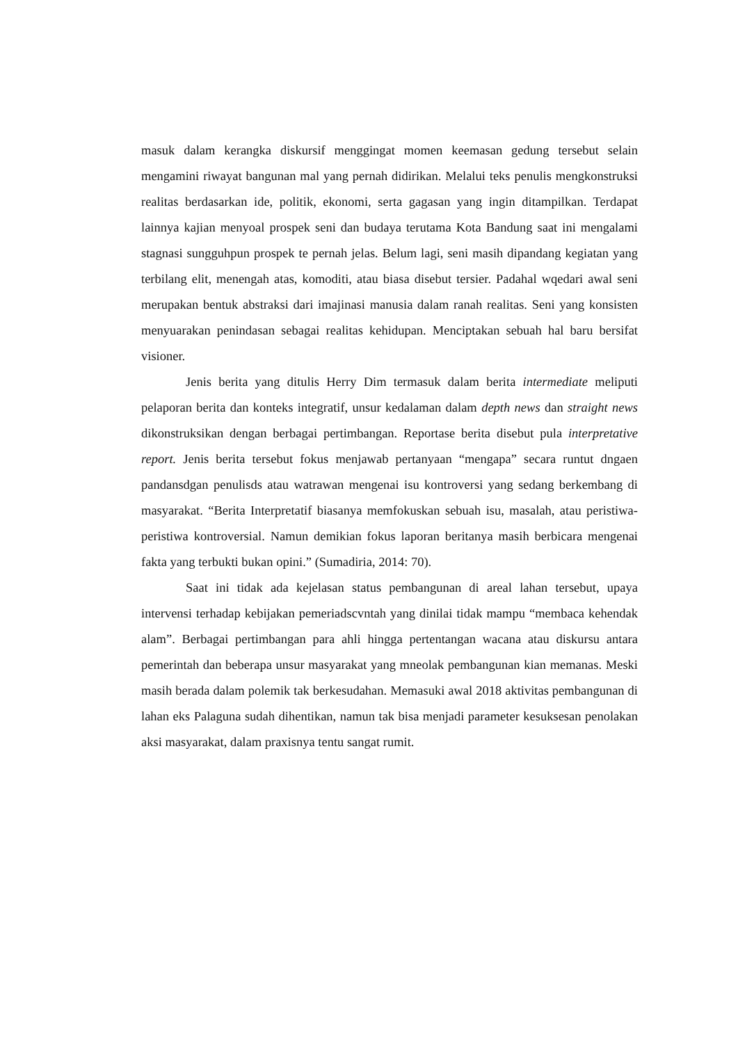masuk dalam kerangka diskursif menggingat momen keemasan gedung tersebut selain mengamini riwayat bangunan mal yang pernah didirikan. Melalui teks penulis mengkonstruksi realitas berdasarkan ide, politik, ekonomi, serta gagasan yang ingin ditampilkan. Terdapat lainnya kajian menyoal prospek seni dan budaya terutama Kota Bandung saat ini mengalami stagnasi sungguhpun prospek te pernah jelas. Belum lagi, seni masih dipandang kegiatan yang terbilang elit, menengah atas, komoditi, atau biasa disebut tersier. Padahal wqedari awal seni merupakan bentuk abstraksi dari imajinasi manusia dalam ranah realitas. Seni yang konsisten menyuarakan penindasan sebagai realitas kehidupan. Menciptakan sebuah hal baru bersifat visioner.
Jenis berita yang ditulis Herry Dim termasuk dalam berita intermediate meliputi pelaporan berita dan konteks integratif, unsur kedalaman dalam depth news dan straight news dikonstruksikan dengan berbagai pertimbangan. Reportase berita disebut pula interpretative report. Jenis berita tersebut fokus menjawab pertanyaan “mengapa” secara runtut dngaen pandansdgan penulisds atau watrawan mengenai isu kontroversi yang sedang berkembang di masyarakat. “Berita Interpretatif biasanya memfokuskan sebuah isu, masalah, atau peristiwa-peristiwa kontroversial. Namun demikian fokus laporan beritanya masih berbicara mengenai fakta yang terbukti bukan opini.” (Sumadiria, 2014: 70).
Saat ini tidak ada kejelasan status pembangunan di areal lahan tersebut, upaya intervensi terhadap kebijakan pemeriadscvntah yang dinilai tidak mampu “membaca kehendak alam”. Berbagai pertimbangan para ahli hingga pertentangan wacana atau diskursu antara pemerintah dan beberapa unsur masyarakat yang mneolak pembangunan kian memanas. Meski masih berada dalam polemik tak berkesudahan. Memasuki awal 2018 aktivitas pembangunan di lahan eks Palaguna sudah dihentikan, namun tak bisa menjadi parameter kesuksesan penolakan aksi masyarakat, dalam praxisnya tentu sangat rumit.